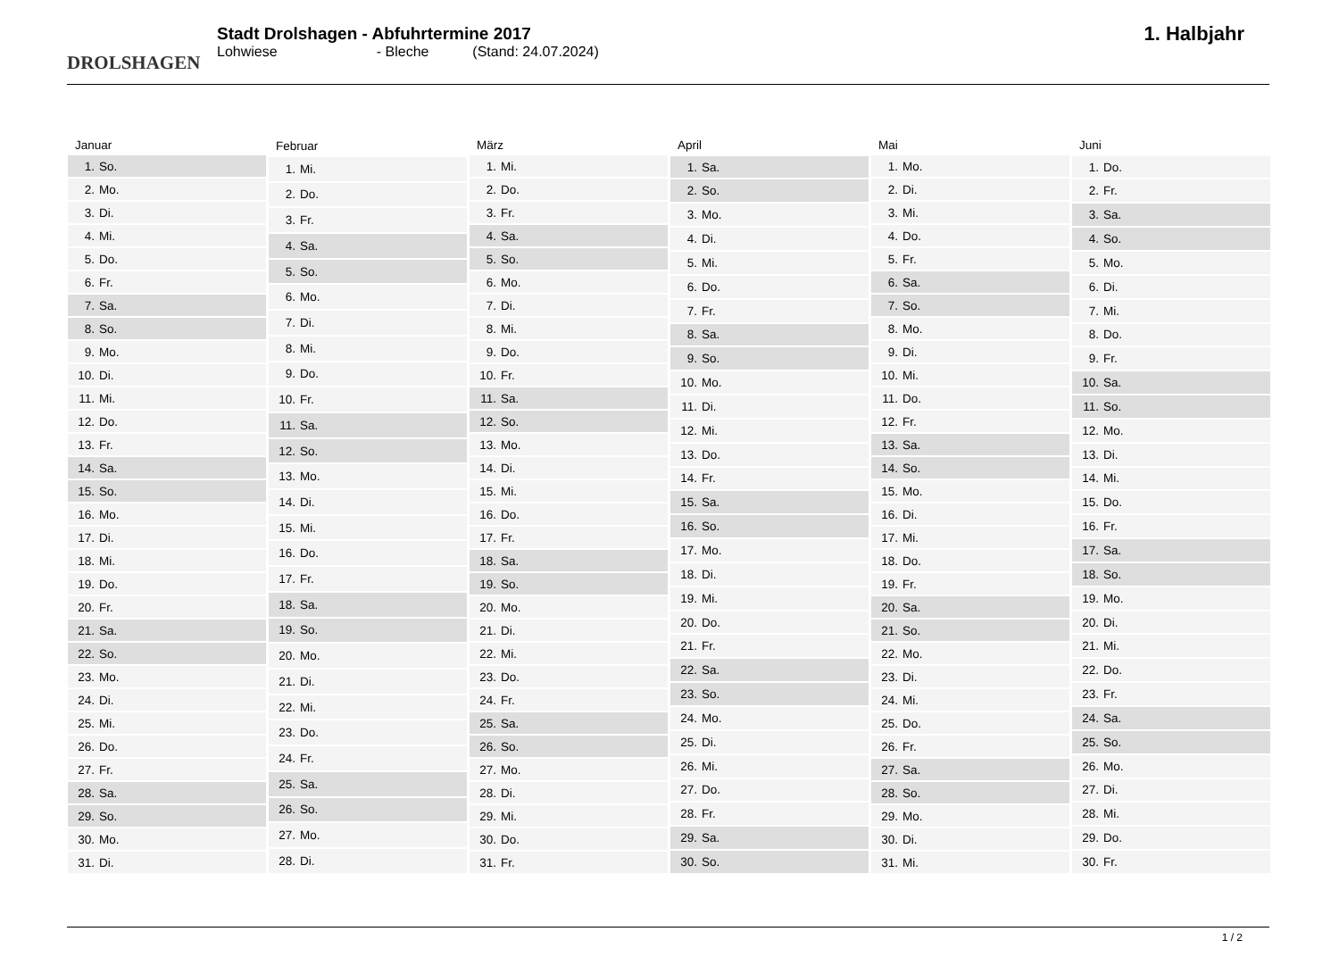DROLSHAGEN
Stadt Drolshagen - Abfuhrtermine 2017
Lohwiese - Bleche (Stand: 24.07.2024)
1. Halbjahr
| Januar | |
| --- | --- |
| 1. | So. |
| 2. | Mo. |
| 3. | Di. |
| 4. | Mi. |
| 5. | Do. |
| 6. | Fr. |
| 7. | Sa. |
| 8. | So. |
| 9. | Mo. |
| 10. | Di. |
| 11. | Mi. |
| 12. | Do. |
| 13. | Fr. |
| 14. | Sa. |
| 15. | So. |
| 16. | Mo. |
| 17. | Di. |
| 18. | Mi. |
| 19. | Do. |
| 20. | Fr. |
| 21. | Sa. |
| 22. | So. |
| 23. | Mo. |
| 24. | Di. |
| 25. | Mi. |
| 26. | Do. |
| 27. | Fr. |
| 28. | Sa. |
| 29. | So. |
| 30. | Mo. |
| 31. | Di. |
| Februar | |
| --- | --- |
| 1. | Mi. |
| 2. | Do. |
| 3. | Fr. |
| 4. | Sa. |
| 5. | So. |
| 6. | Mo. |
| 7. | Di. |
| 8. | Mi. |
| 9. | Do. |
| 10. | Fr. |
| 11. | Sa. |
| 12. | So. |
| 13. | Mo. |
| 14. | Di. |
| 15. | Mi. |
| 16. | Do. |
| 17. | Fr. |
| 18. | Sa. |
| 19. | So. |
| 20. | Mo. |
| 21. | Di. |
| 22. | Mi. |
| 23. | Do. |
| 24. | Fr. |
| 25. | Sa. |
| 26. | So. |
| 27. | Mo. |
| 28. | Di. |
| März | |
| --- | --- |
| 1. | Mi. |
| 2. | Do. |
| 3. | Fr. |
| 4. | Sa. |
| 5. | So. |
| 6. | Mo. |
| 7. | Di. |
| 8. | Mi. |
| 9. | Do. |
| 10. | Fr. |
| 11. | Sa. |
| 12. | So. |
| 13. | Mo. |
| 14. | Di. |
| 15. | Mi. |
| 16. | Do. |
| 17. | Fr. |
| 18. | Sa. |
| 19. | So. |
| 20. | Mo. |
| 21. | Di. |
| 22. | Mi. |
| 23. | Do. |
| 24. | Fr. |
| 25. | Sa. |
| 26. | So. |
| 27. | Mo. |
| 28. | Di. |
| 29. | Mi. |
| 30. | Do. |
| 31. | Fr. |
| April | |
| --- | --- |
| 1. | Sa. |
| 2. | So. |
| 3. | Mo. |
| 4. | Di. |
| 5. | Mi. |
| 6. | Do. |
| 7. | Fr. |
| 8. | Sa. |
| 9. | So. |
| 10. | Mo. |
| 11. | Di. |
| 12. | Mi. |
| 13. | Do. |
| 14. | Fr. |
| 15. | Sa. |
| 16. | So. |
| 17. | Mo. |
| 18. | Di. |
| 19. | Mi. |
| 20. | Do. |
| 21. | Fr. |
| 22. | Sa. |
| 23. | So. |
| 24. | Mo. |
| 25. | Di. |
| 26. | Mi. |
| 27. | Do. |
| 28. | Fr. |
| 29. | Sa. |
| 30. | So. |
| Mai | |
| --- | --- |
| 1. | Mo. |
| 2. | Di. |
| 3. | Mi. |
| 4. | Do. |
| 5. | Fr. |
| 6. | Sa. |
| 7. | So. |
| 8. | Mo. |
| 9. | Di. |
| 10. | Mi. |
| 11. | Do. |
| 12. | Fr. |
| 13. | Sa. |
| 14. | So. |
| 15. | Mo. |
| 16. | Di. |
| 17. | Mi. |
| 18. | Do. |
| 19. | Fr. |
| 20. | Sa. |
| 21. | So. |
| 22. | Mo. |
| 23. | Di. |
| 24. | Mi. |
| 25. | Do. |
| 26. | Fr. |
| 27. | Sa. |
| 28. | So. |
| 29. | Mo. |
| 30. | Di. |
| 31. | Mi. |
| Juni | |
| --- | --- |
| 1. | Do. |
| 2. | Fr. |
| 3. | Sa. |
| 4. | So. |
| 5. | Mo. |
| 6. | Di. |
| 7. | Mi. |
| 8. | Do. |
| 9. | Fr. |
| 10. | Sa. |
| 11. | So. |
| 12. | Mo. |
| 13. | Di. |
| 14. | Mi. |
| 15. | Do. |
| 16. | Fr. |
| 17. | Sa. |
| 18. | So. |
| 19. | Mo. |
| 20. | Di. |
| 21. | Mi. |
| 22. | Do. |
| 23. | Fr. |
| 24. | Sa. |
| 25. | So. |
| 26. | Mo. |
| 27. | Di. |
| 28. | Mi. |
| 29. | Do. |
| 30. | Fr. |
1 / 2